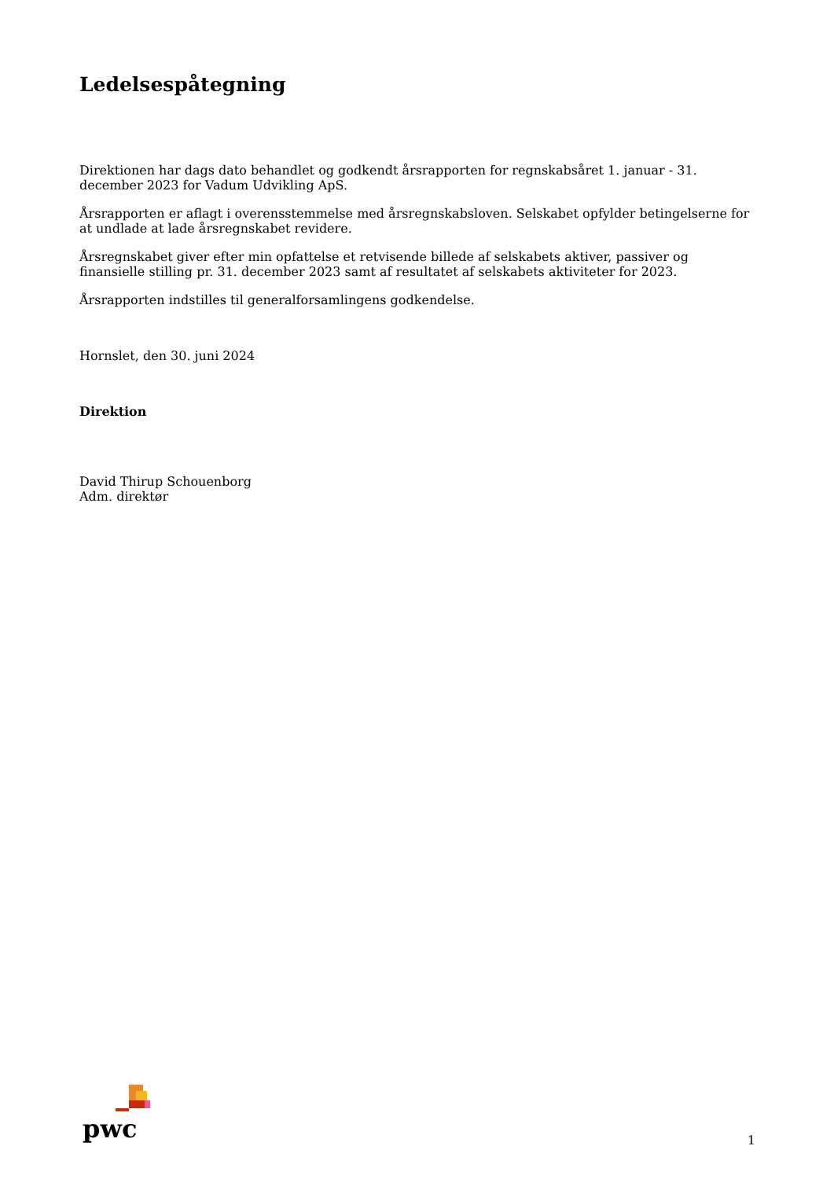Ledelsespåtegning
Direktionen har dags dato behandlet og godkendt årsrapporten for regnskabsåret 1. januar - 31. december 2023 for Vadum Udvikling ApS.
Årsrapporten er aflagt i overensstemmelse med årsregnskabsloven. Selskabet opfylder betingelserne for at undlade at lade årsregnskabet revidere.
Årsregnskabet giver efter min opfattelse et retvisende billede af selskabets aktiver, passiver og finansielle stilling pr. 31. december 2023 samt af resultatet af selskabets aktiviteter for 2023.
Årsrapporten indstilles til generalforsamlingens godkendelse.
Hornslet, den 30. juni 2024
Direktion
David Thirup Schouenborg
Adm. direktør
pwc
1